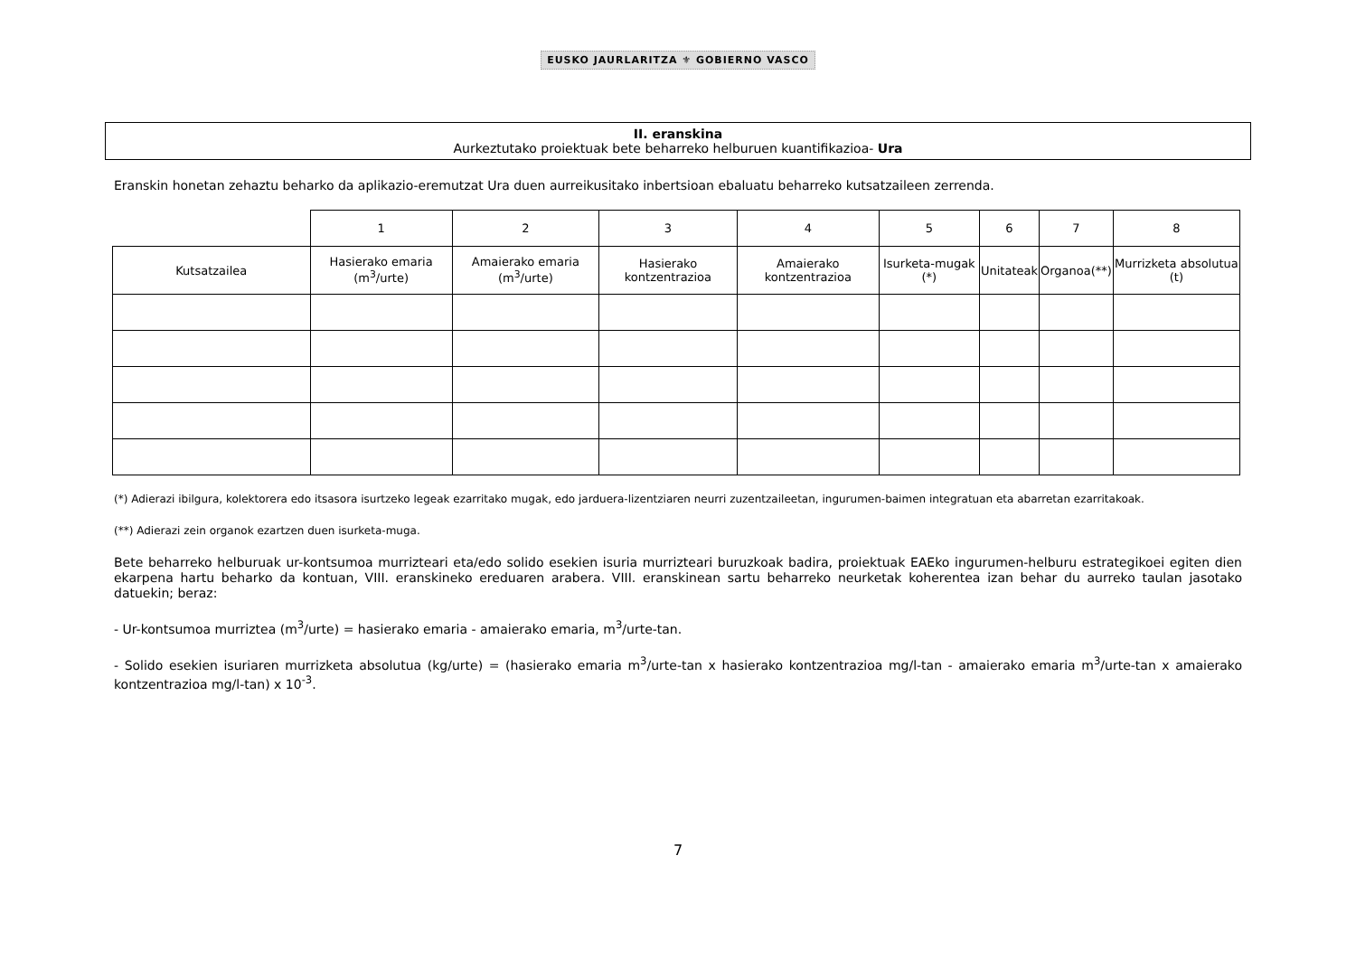EUSKO JAURLARITZA ⚜ GOBIERNO VASCO
II. eranskina
Aurkeztutako proiektuak bete beharreko helburuen kuantifikazioa- Ura
Eranskin honetan zehaztu beharko da aplikazio-eremutzat Ura duen aurreikusitako inbertsioan ebaluatu beharreko kutsatzaileen zerrenda.
| | 1 | 2 | 3 | 4 | 5 | 6 | 7 | 8 |
| Kutsatzailea | Hasierako emaria (m<sup>3</sup>/urte) | Amaierako emaria (m<sup>3</sup>/urte) | Hasierako kontzentrazioa | Amaierako kontzentrazioa | Isurketa-mugak (*) | Unitateak | Organoa(**) | Murrizketa absolutua (t) |
(*) Adierazi ibilgura, kolektorera edo itsasora isurtzeko legeak ezarritako mugak, edo jarduera-lizentziaren neurri zuzentzaileetan, ingurumen-baimen integratuan eta abarretan ezarritakoak.
(**) Adierazi zein organok ezartzen duen isurketa-muga.
Bete beharreko helburuak ur-kontsumoa murrizteari eta/edo solido esekien isuria murrizteari buruzkoak badira, proiektuak EAEko ingurumen-helburu estrategikoei egiten dien ekarpena hartu beharko da kontuan, VIII. eranskineko ereduaren arabera. VIII. eranskinean sartu beharreko neurketak koherentea izan behar du aurreko taulan jasotako datuekin; beraz:
- Ur-kontsumoa murriztea (m<sup>3</sup>/urte) = hasierako emaria - amaierako emaria, m<sup>3</sup>/urte-tan.
- Solido esekien isuriaren murrizketa absolutua (kg/urte) = (hasierako emaria m<sup>3</sup>/urte-tan x hasierako kontzentrazioa mg/l-tan - amaierako emaria m<sup>3</sup>/urte-tan x amaierako kontzentrazioa mg/l-tan) x 10<sup>-3</sup>.
7